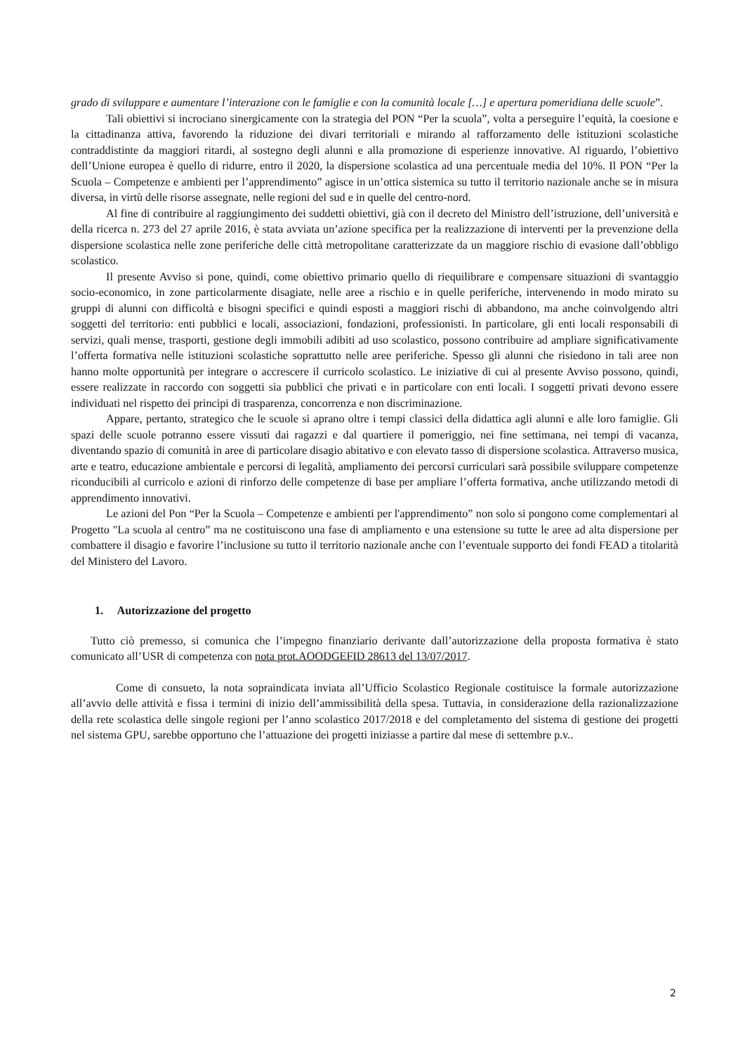grado di sviluppare e aumentare l’interazione con le famiglie e con la comunità locale […] e apertura pomeridiana delle scuole”.
Tali obiettivi si incrociano sinergicamente con la strategia del PON “Per la scuola”, volta a perseguire l’equità, la coesione e la cittadinanza attiva, favorendo la riduzione dei divari territoriali e mirando al rafforzamento delle istituzioni scolastiche contraddistinte da maggiori ritardi, al sostegno degli alunni e alla promozione di esperienze innovative. Al riguardo, l’obiettivo dell’Unione europea è quello di ridurre, entro il 2020, la dispersione scolastica ad una percentuale media del 10%. Il PON “Per la Scuola – Competenze e ambienti per l’apprendimento” agisce in un’ottica sistemica su tutto il territorio nazionale anche se in misura diversa, in virtù delle risorse assegnate, nelle regioni del sud e in quelle del centro-nord.
Al fine di contribuire al raggiungimento dei suddetti obiettivi, già con il decreto del Ministro dell’istruzione, dell’università e della ricerca n. 273 del 27 aprile 2016, è stata avviata un’azione specifica per la realizzazione di interventi per la prevenzione della dispersione scolastica nelle zone periferiche delle città metropolitane caratterizzate da un maggiore rischio di evasione dall’obbligo scolastico.
Il presente Avviso si pone, quindi, come obiettivo primario quello di riequilibrare e compensare situazioni di svantaggio socio-economico, in zone particolarmente disagiate, nelle aree a rischio e in quelle periferiche, intervenendo in modo mirato su gruppi di alunni con difficoltà e bisogni specifici e quindi esposti a maggiori rischi di abbandono, ma anche coinvolgendo altri soggetti del territorio: enti pubblici e locali, associazioni, fondazioni, professionisti. In particolare, gli enti locali responsabili di servizi, quali mense, trasporti, gestione degli immobili adibiti ad uso scolastico, possono contribuire ad ampliare significativamente l’offerta formativa nelle istituzioni scolastiche soprattutto nelle aree periferiche. Spesso gli alunni che risiedono in tali aree non hanno molte opportunità per integrare o accrescere il curricolo scolastico. Le iniziative di cui al presente Avviso possono, quindi, essere realizzate in raccordo con soggetti sia pubblici che privati e in particolare con enti locali. I soggetti privati devono essere individuati nel rispetto dei principi di trasparenza, concorrenza e non discriminazione.
Appare, pertanto, strategico che le scuole si aprano oltre i tempi classici della didattica agli alunni e alle loro famiglie. Gli spazi delle scuole potranno essere vissuti dai ragazzi e dal quartiere il pomeriggio, nei fine settimana, nei tempi di vacanza, diventando spazio di comunità in aree di particolare disagio abitativo e con elevato tasso di dispersione scolastica. Attraverso musica, arte e teatro, educazione ambientale e percorsi di legalità, ampliamento dei percorsi curriculari sarà possibile sviluppare competenze riconducibili al curricolo e azioni di rinforzo delle competenze di base per ampliare l’offerta formativa, anche utilizzando metodi di apprendimento innovativi.
Le azioni del Pon “Per la Scuola – Competenze e ambienti per l'apprendimento” non solo si pongono come complementari al Progetto "La scuola al centro” ma ne costituiscono una fase di ampliamento e una estensione su tutte le aree ad alta dispersione per combattere il disagio e favorire l’inclusione su tutto il territorio nazionale anche con l’eventuale supporto dei fondi FEAD a titolarità del Ministero del Lavoro.
1. Autorizzazione del progetto
Tutto ciò premesso, si comunica che l’impegno finanziario derivante dall’autorizzazione della proposta formativa è stato comunicato all’USR di competenza con nota prot.AOODGEFID 28613 del 13/07/2017.
Come di consueto, la nota sopraindicata inviata all’Ufficio Scolastico Regionale costituisce la formale autorizzazione all’avvio delle attività e fissa i termini di inizio dell’ammissibilità della spesa. Tuttavia, in considerazione della razionalizzazione della rete scolastica delle singole regioni per l’anno scolastico 2017/2018 e del completamento del sistema di gestione dei progetti nel sistema GPU, sarebbe opportuno che l’attuazione dei progetti iniziasse a partire dal mese di settembre p.v..
2